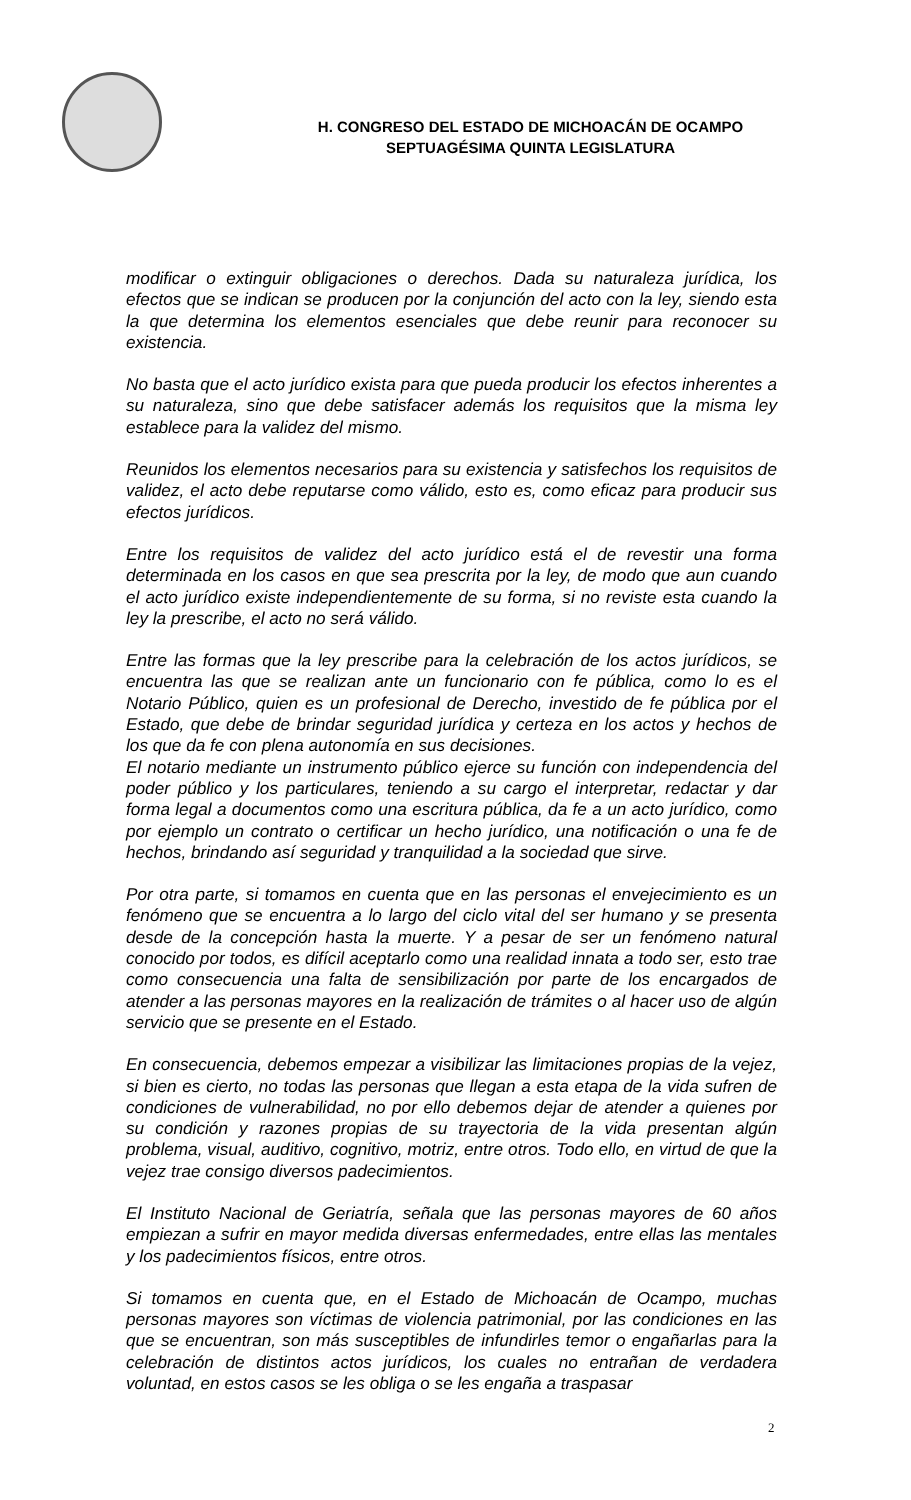H. CONGRESO DEL ESTADO DE MICHOACÁN DE OCAMPO
SEPTUAGÉSIMA QUINTA LEGISLATURA
modificar o extinguir obligaciones o derechos. Dada su naturaleza jurídica, los efectos que se indican se producen por la conjunción del acto con la ley, siendo esta la que determina los elementos esenciales que debe reunir para reconocer su existencia.
No basta que el acto jurídico exista para que pueda producir los efectos inherentes a su naturaleza, sino que debe satisfacer además los requisitos que la misma ley establece para la validez del mismo.
Reunidos los elementos necesarios para su existencia y satisfechos los requisitos de validez, el acto debe reputarse como válido, esto es, como eficaz para producir sus efectos jurídicos.
Entre los requisitos de validez del acto jurídico está el de revestir una forma determinada en los casos en que sea prescrita por la ley, de modo que aun cuando el acto jurídico existe independientemente de su forma, si no reviste esta cuando la ley la prescribe, el acto no será válido.
Entre las formas que la ley prescribe para la celebración de los actos jurídicos, se encuentra las que se realizan ante un funcionario con fe pública, como lo es el Notario Público, quien es un profesional de Derecho, investido de fe pública por el Estado, que debe de brindar seguridad jurídica y certeza en los actos y hechos de los que da fe con plena autonomía en sus decisiones.
El notario mediante un instrumento público ejerce su función con independencia del poder público y los particulares, teniendo a su cargo el interpretar, redactar y dar forma legal a documentos como una escritura pública, da fe a un acto jurídico, como por ejemplo un contrato o certificar un hecho jurídico, una notificación o una fe de hechos, brindando así seguridad y tranquilidad a la sociedad que sirve.
Por otra parte, si tomamos en cuenta que en las personas el envejecimiento es un fenómeno que se encuentra a lo largo del ciclo vital del ser humano y se presenta desde de la concepción hasta la muerte. Y a pesar de ser un fenómeno natural conocido por todos, es difícil aceptarlo como una realidad innata a todo ser, esto trae como consecuencia una falta de sensibilización por parte de los encargados de atender a las personas mayores en la realización de trámites o al hacer uso de algún servicio que se presente en el Estado.
En consecuencia, debemos empezar a visibilizar las limitaciones propias de la vejez, si bien es cierto, no todas las personas que llegan a esta etapa de la vida sufren de condiciones de vulnerabilidad, no por ello debemos dejar de atender a quienes por su condición y razones propias de su trayectoria de la vida presentan algún problema, visual, auditivo, cognitivo, motriz, entre otros. Todo ello, en virtud de que la vejez trae consigo diversos padecimientos.
El Instituto Nacional de Geriatría, señala que las personas mayores de 60 años empiezan a sufrir en mayor medida diversas enfermedades, entre ellas las mentales y los padecimientos físicos, entre otros.
Si tomamos en cuenta que, en el Estado de Michoacán de Ocampo, muchas personas mayores son víctimas de violencia patrimonial, por las condiciones en las que se encuentran, son más susceptibles de infundirles temor o engañarlas para la celebración de distintos actos jurídicos, los cuales no entrañan de verdadera voluntad, en estos casos se les obliga o se les engaña a traspasar
2